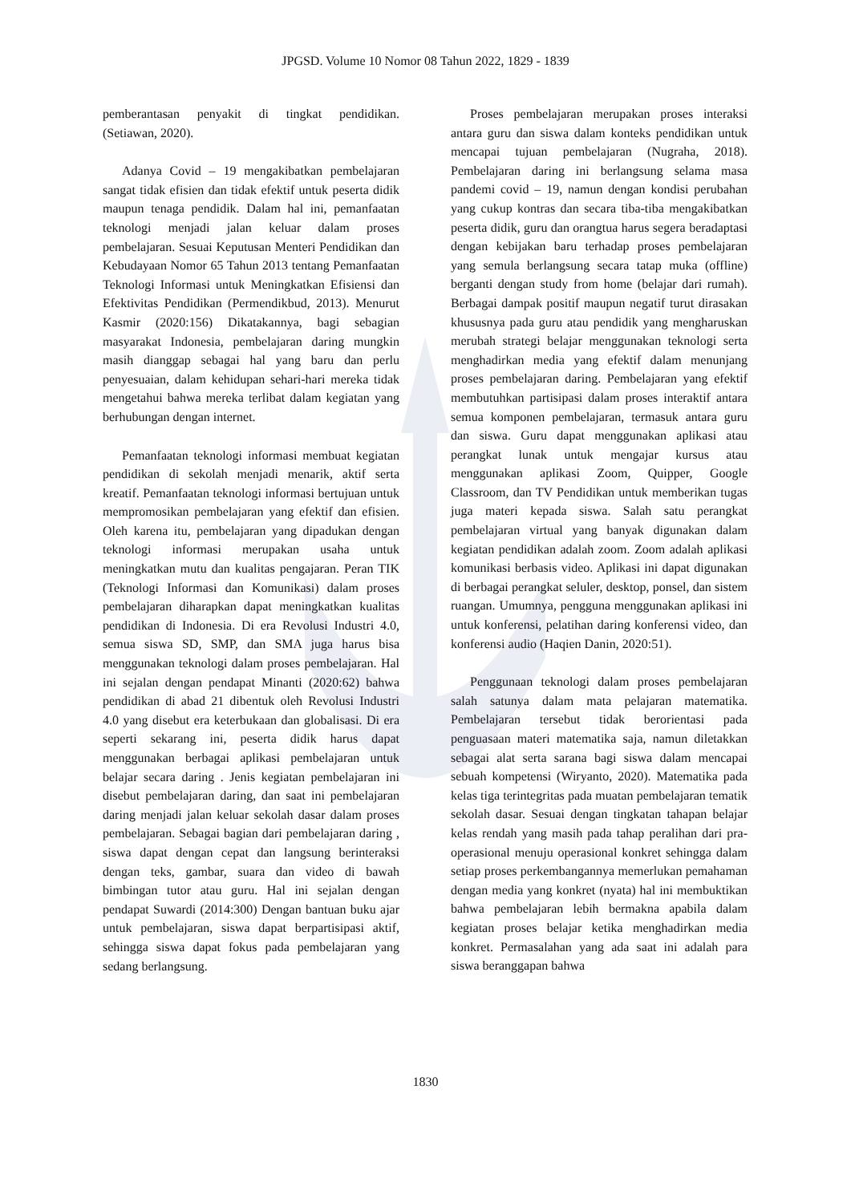JPGSD. Volume 10 Nomor 08 Tahun 2022, 1829 - 1839
pemberantasan penyakit di tingkat pendidikan. (Setiawan, 2020).
Adanya Covid – 19 mengakibatkan pembelajaran sangat tidak efisien dan tidak efektif untuk peserta didik maupun tenaga pendidik. Dalam hal ini, pemanfaatan teknologi menjadi jalan keluar dalam proses pembelajaran. Sesuai Keputusan Menteri Pendidikan dan Kebudayaan Nomor 65 Tahun 2013 tentang Pemanfaatan Teknologi Informasi untuk Meningkatkan Efisiensi dan Efektivitas Pendidikan (Permendikbud, 2013). Menurut Kasmir (2020:156) Dikatakannya, bagi sebagian masyarakat Indonesia, pembelajaran daring mungkin masih dianggap sebagai hal yang baru dan perlu penyesuaian, dalam kehidupan sehari-hari mereka tidak mengetahui bahwa mereka terlibat dalam kegiatan yang berhubungan dengan internet.
Pemanfaatan teknologi informasi membuat kegiatan pendidikan di sekolah menjadi menarik, aktif serta kreatif. Pemanfaatan teknologi informasi bertujuan untuk mempromosikan pembelajaran yang efektif dan efisien. Oleh karena itu, pembelajaran yang dipadukan dengan teknologi informasi merupakan usaha untuk meningkatkan mutu dan kualitas pengajaran. Peran TIK (Teknologi Informasi dan Komunikasi) dalam proses pembelajaran diharapkan dapat meningkatkan kualitas pendidikan di Indonesia. Di era Revolusi Industri 4.0, semua siswa SD, SMP, dan SMA juga harus bisa menggunakan teknologi dalam proses pembelajaran. Hal ini sejalan dengan pendapat Minanti (2020:62) bahwa pendidikan di abad 21 dibentuk oleh Revolusi Industri 4.0 yang disebut era keterbukaan dan globalisasi. Di era seperti sekarang ini, peserta didik harus dapat menggunakan berbagai aplikasi pembelajaran untuk belajar secara daring . Jenis kegiatan pembelajaran ini disebut pembelajaran daring, dan saat ini pembelajaran daring menjadi jalan keluar sekolah dasar dalam proses pembelajaran. Sebagai bagian dari pembelajaran daring , siswa dapat dengan cepat dan langsung berinteraksi dengan teks, gambar, suara dan video di bawah bimbingan tutor atau guru. Hal ini sejalan dengan pendapat Suwardi (2014:300) Dengan bantuan buku ajar untuk pembelajaran, siswa dapat berpartisipasi aktif, sehingga siswa dapat fokus pada pembelajaran yang sedang berlangsung.
Proses pembelajaran merupakan proses interaksi antara guru dan siswa dalam konteks pendidikan untuk mencapai tujuan pembelajaran (Nugraha, 2018). Pembelajaran daring ini berlangsung selama masa pandemi covid – 19, namun dengan kondisi perubahan yang cukup kontras dan secara tiba-tiba mengakibatkan peserta didik, guru dan orangtua harus segera beradaptasi dengan kebijakan baru terhadap proses pembelajaran yang semula berlangsung secara tatap muka (offline) berganti dengan study from home (belajar dari rumah). Berbagai dampak positif maupun negatif turut dirasakan khususnya pada guru atau pendidik yang mengharuskan merubah strategi belajar menggunakan teknologi serta menghadirkan media yang efektif dalam menunjang proses pembelajaran daring. Pembelajaran yang efektif membutuhkan partisipasi dalam proses interaktif antara semua komponen pembelajaran, termasuk antara guru dan siswa. Guru dapat menggunakan aplikasi atau perangkat lunak untuk mengajar kursus atau menggunakan aplikasi Zoom, Quipper, Google Classroom, dan TV Pendidikan untuk memberikan tugas juga materi kepada siswa. Salah satu perangkat pembelajaran virtual yang banyak digunakan dalam kegiatan pendidikan adalah zoom. Zoom adalah aplikasi komunikasi berbasis video. Aplikasi ini dapat digunakan di berbagai perangkat seluler, desktop, ponsel, dan sistem ruangan. Umumnya, pengguna menggunakan aplikasi ini untuk konferensi, pelatihan daring konferensi video, dan konferensi audio (Haqien Danin, 2020:51).
Penggunaan teknologi dalam proses pembelajaran salah satunya dalam mata pelajaran matematika. Pembelajaran tersebut tidak berorientasi pada penguasaan materi matematika saja, namun diletakkan sebagai alat serta sarana bagi siswa dalam mencapai sebuah kompetensi (Wiryanto, 2020). Matematika pada kelas tiga terintegritas pada muatan pembelajaran tematik sekolah dasar. Sesuai dengan tingkatan tahapan belajar kelas rendah yang masih pada tahap peralihan dari pra-operasional menuju operasional konkret sehingga dalam setiap proses perkembangannya memerlukan pemahaman dengan media yang konkret (nyata) hal ini membuktikan bahwa pembelajaran lebih bermakna apabila dalam kegiatan proses belajar ketika menghadirkan media konkret. Permasalahan yang ada saat ini adalah para siswa beranggapan bahwa
1830